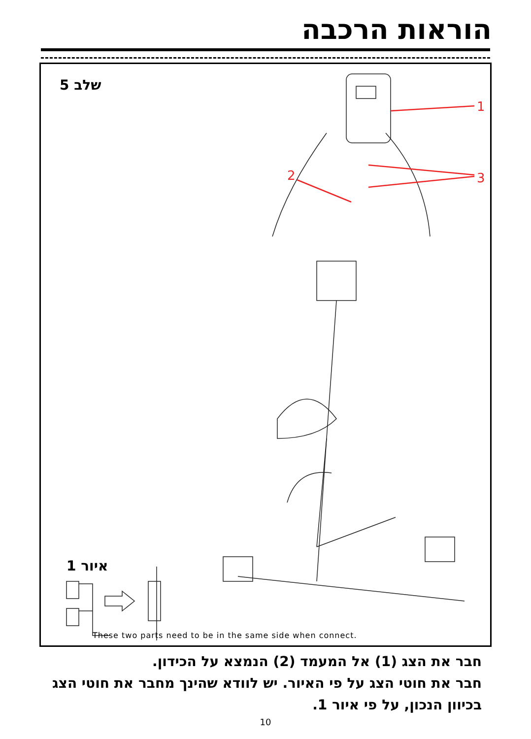הוראות הרכבה
שלב 5
1
2
3
איור 1
These two parts need to be in the same side when connect.
חבר את הצג (1) אל המעמד (2) הנמצא על הכידון.
חבר את חוטי הצג על פי האיור. יש לוודא שהינך מחבר את חוטי הצג בכיוון הנכון, על פי איור 1.
10